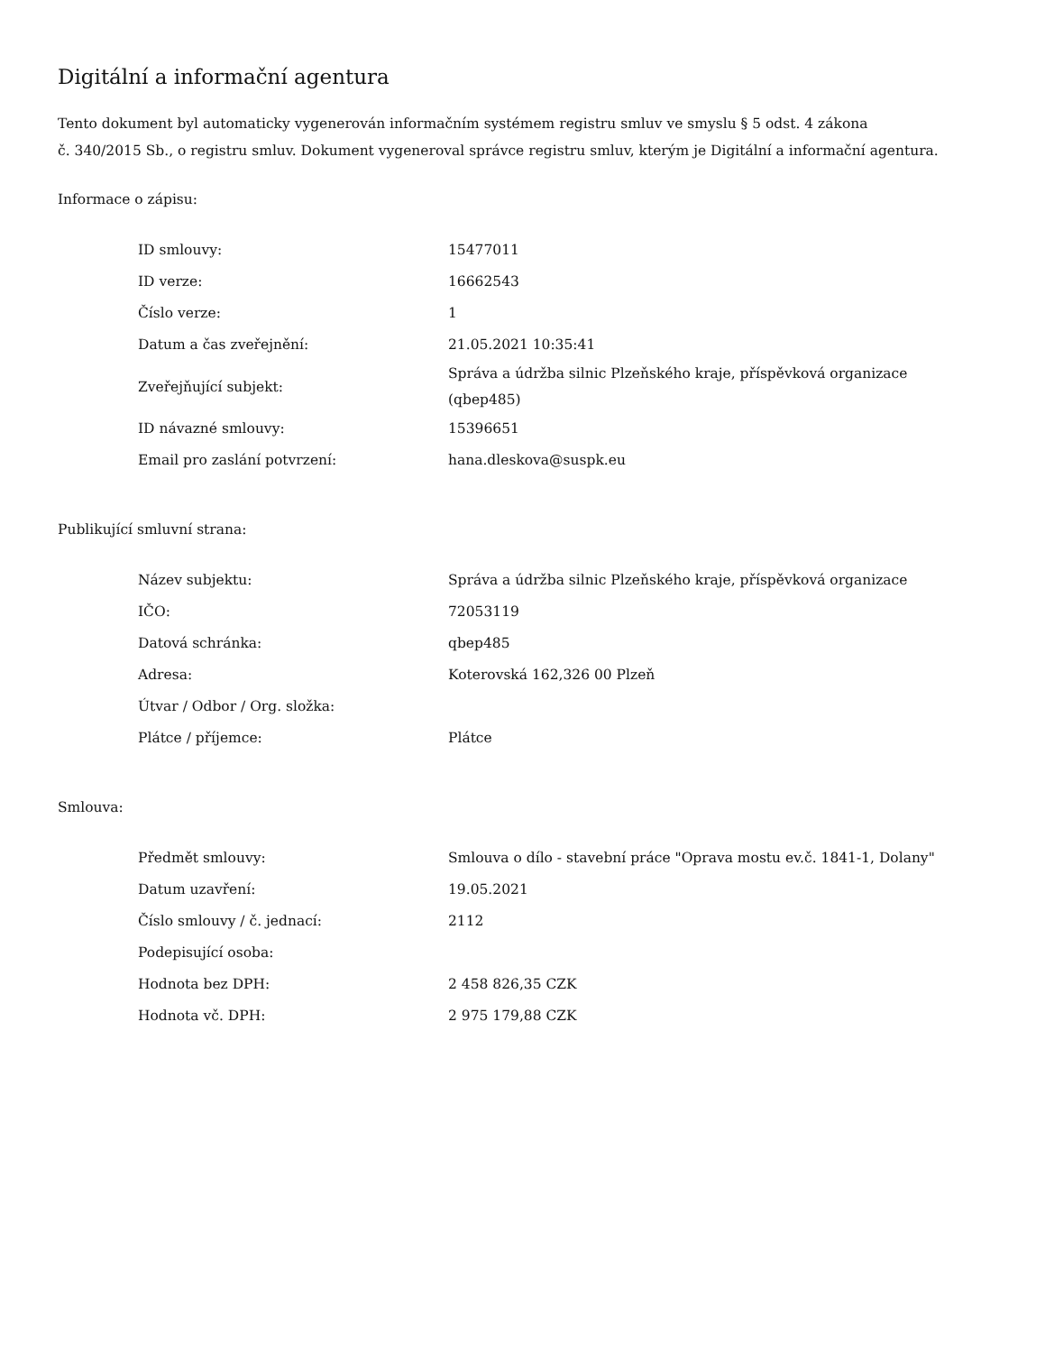Digitální a informační agentura
Tento dokument byl automaticky vygenerován informačním systémem registru smluv ve smyslu § 5 odst. 4 zákona
č. 340/2015 Sb., o registru smluv. Dokument vygeneroval správce registru smluv, kterým je Digitální a informační agentura.
Informace o zápisu:
| ID smlouvy: | 15477011 |
| ID verze: | 16662543 |
| Číslo verze: | 1 |
| Datum a čas zveřejnění: | 21.05.2021 10:35:41 |
| Zveřejňující subjekt: | Správa a údržba silnic Plzeňského kraje, příspěvková organizace (qbep485) |
| ID návazné smlouvy: | 15396651 |
| Email pro zaslání potvrzení: | hana.dleskova@suspk.eu |
Publikující smluvní strana:
| Název subjektu: | Správa a údržba silnic Plzeňského kraje, příspěvková organizace |
| IČO: | 72053119 |
| Datová schránka: | qbep485 |
| Adresa: | Koterovská 162,326 00 Plzeň |
| Útvar / Odbor / Org. složka: | |
| Plátce / příjemce: | Plátce |
Smlouva:
| Předmět smlouvy: | Smlouva o dílo - stavební práce "Oprava mostu ev.č. 1841-1, Dolany" |
| Datum uzavření: | 19.05.2021 |
| Číslo smlouvy / č. jednací: | 2112 |
| Podepisující osoba: | |
| Hodnota bez DPH: | 2 458 826,35 CZK |
| Hodnota vč. DPH: | 2 975 179,88 CZK |